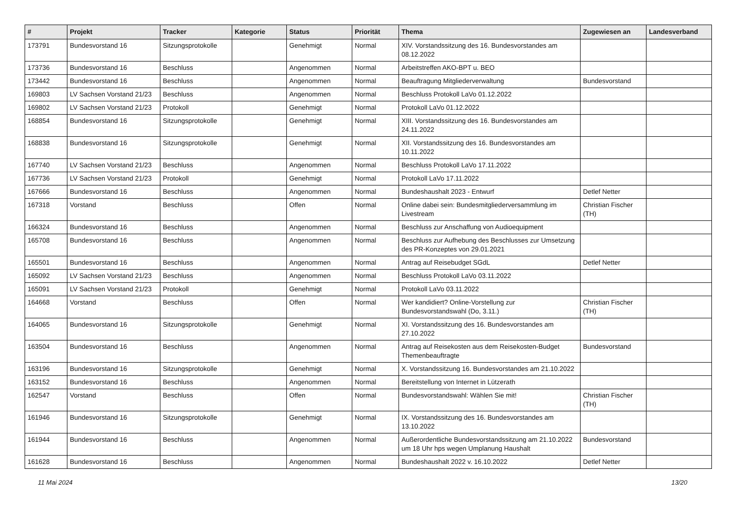| # | Projekt | Tracker | Kategorie | Status | Priorität | Thema | Zugewiesen an | Landesverband |
| --- | --- | --- | --- | --- | --- | --- | --- | --- |
| 173791 | Bundesvorstand 16 | Sitzungsprotokolle | | Genehmigt | Normal | XIV. Vorstandssitzung des 16. Bundesvorstandes am 08.12.2022 | | |
| 173736 | Bundesvorstand 16 | Beschluss | | Angenommen | Normal | Arbeitstreffen AKO-BPT u. BEO | | |
| 173442 | Bundesvorstand 16 | Beschluss | | Angenommen | Normal | Beauftragung Mitgliederverwaltung | Bundesvorstand | |
| 169803 | LV Sachsen Vorstand 21/23 | Beschluss | | Angenommen | Normal | Beschluss Protokoll LaVo 01.12.2022 | | |
| 169802 | LV Sachsen Vorstand 21/23 | Protokoll | | Genehmigt | Normal | Protokoll LaVo 01.12.2022 | | |
| 168854 | Bundesvorstand 16 | Sitzungsprotokolle | | Genehmigt | Normal | XIII. Vorstandssitzung des 16. Bundesvorstandes am 24.11.2022 | | |
| 168838 | Bundesvorstand 16 | Sitzungsprotokolle | | Genehmigt | Normal | XII. Vorstandssitzung des 16. Bundesvorstandes am 10.11.2022 | | |
| 167740 | LV Sachsen Vorstand 21/23 | Beschluss | | Angenommen | Normal | Beschluss Protokoll LaVo 17.11.2022 | | |
| 167736 | LV Sachsen Vorstand 21/23 | Protokoll | | Genehmigt | Normal | Protokoll LaVo 17.11.2022 | | |
| 167666 | Bundesvorstand 16 | Beschluss | | Angenommen | Normal | Bundeshaushalt 2023 - Entwurf | Detlef Netter | |
| 167318 | Vorstand | Beschluss | | Offen | Normal | Online dabei sein: Bundesmitgliederversammlung im Livestream | Christian Fischer (TH) | |
| 166324 | Bundesvorstand 16 | Beschluss | | Angenommen | Normal | Beschluss zur Anschaffung von Audioequipment | | |
| 165708 | Bundesvorstand 16 | Beschluss | | Angenommen | Normal | Beschluss zur Aufhebung des Beschlusses zur Umsetzung des PR-Konzeptes von 29.01.2021 | | |
| 165501 | Bundesvorstand 16 | Beschluss | | Angenommen | Normal | Antrag auf Reisebudget SGdL | Detlef Netter | |
| 165092 | LV Sachsen Vorstand 21/23 | Beschluss | | Angenommen | Normal | Beschluss Protokoll LaVo 03.11.2022 | | |
| 165091 | LV Sachsen Vorstand 21/23 | Protokoll | | Genehmigt | Normal | Protokoll LaVo 03.11.2022 | | |
| 164668 | Vorstand | Beschluss | | Offen | Normal | Wer kandidiert? Online-Vorstellung zur Bundesvorstandswahl (Do, 3.11.) | Christian Fischer (TH) | |
| 164065 | Bundesvorstand 16 | Sitzungsprotokolle | | Genehmigt | Normal | XI. Vorstandssitzung des 16. Bundesvorstandes am 27.10.2022 | | |
| 163504 | Bundesvorstand 16 | Beschluss | | Angenommen | Normal | Antrag auf Reisekosten aus dem Reisekosten-Budget Themenbeauftragte | Bundesvorstand | |
| 163196 | Bundesvorstand 16 | Sitzungsprotokolle | | Genehmigt | Normal | X. Vorstandssitzung 16. Bundesvorstandes am 21.10.2022 | | |
| 163152 | Bundesvorstand 16 | Beschluss | | Angenommen | Normal | Bereitstellung von Internet in Lützerath | | |
| 162547 | Vorstand | Beschluss | | Offen | Normal | Bundesvorstandswahl: Wählen Sie mit! | Christian Fischer (TH) | |
| 161946 | Bundesvorstand 16 | Sitzungsprotokolle | | Genehmigt | Normal | IX. Vorstandssitzung des 16. Bundesvorstandes am 13.10.2022 | | |
| 161944 | Bundesvorstand 16 | Beschluss | | Angenommen | Normal | Außerordentliche Bundesvorstandssitzung am 21.10.2022 um 18 Uhr hps wegen Umplanung Haushalt | Bundesvorstand | |
| 161628 | Bundesvorstand 16 | Beschluss | | Angenommen | Normal | Bundeshaushalt 2022 v. 16.10.2022 | Detlef Netter | |
11 Mai 2024 13/20